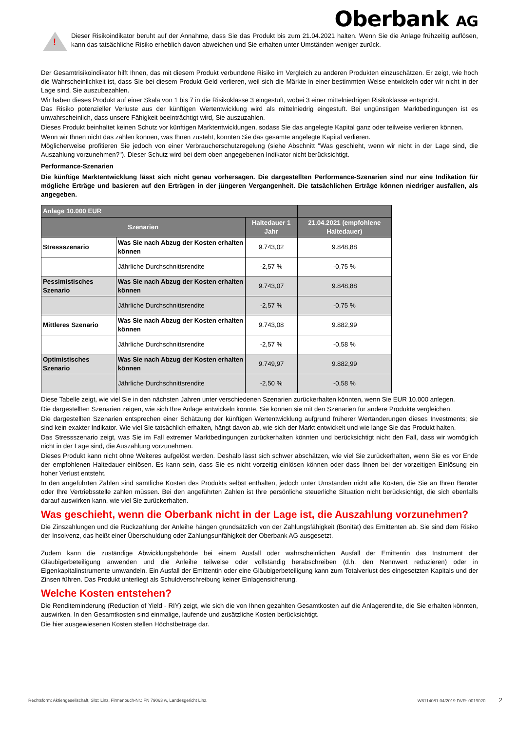Oberbank AG
!
Dieser Risikoindikator beruht auf der Annahme, dass Sie das Produkt bis zum 21.04.2021 halten. Wenn Sie die Anlage frühzeitig auflösen, kann das tatsächliche Risiko erheblich davon abweichen und Sie erhalten unter Umständen weniger zurück.
Der Gesamtrisikoindikator hilft Ihnen, das mit diesem Produkt verbundene Risiko im Vergleich zu anderen Produkten einzuschätzen. Er zeigt, wie hoch die Wahrscheinlichkeit ist, dass Sie bei diesem Produkt Geld verlieren, weil sich die Märkte in einer bestimmten Weise entwickeln oder wir nicht in der Lage sind, Sie auszubezahlen.
Wir haben dieses Produkt auf einer Skala von 1 bis 7 in die Risikoklasse 3 eingestuft, wobei 3 einer mittelniedrigen Risikoklasse entspricht.
Das Risiko potenzieller Verluste aus der künftigen Wertentwicklung wird als mittelniedrig eingestuft. Bei ungünstigen Marktbedingungen ist es unwahrscheinlich, dass unsere Fähigkeit beeinträchtigt wird, Sie auszuzahlen.
Dieses Produkt beinhaltet keinen Schutz vor künftigen Marktentwicklungen, sodass Sie das angelegte Kapital ganz oder teilweise verlieren können.
Wenn wir Ihnen nicht das zahlen können, was Ihnen zusteht, könnten Sie das gesamte angelegte Kapital verlieren.
Möglicherweise profitieren Sie jedoch von einer Verbraucherschutzregelung (siehe Abschnitt "Was geschieht, wenn wir nicht in der Lage sind, die Auszahlung vorzunehmen?"). Dieser Schutz wird bei dem oben angegebenen Indikator nicht berücksichtigt.
Performance-Szenarien
Die künftige Marktentwicklung lässt sich nicht genau vorhersagen. Die dargestellten Performance-Szenarien sind nur eine Indikation für mögliche Erträge und basieren auf den Erträgen in der jüngeren Vergangenheit. Die tatsächlichen Erträge können niedriger ausfallen, als angegeben.
| Anlage 10.000 EUR | | | |
| --- | --- | --- | --- |
| Szenarien | | Haltedauer 1 Jahr | 21.04.2021 (empfohlene Haltedauer) |
| Stressszenario | Was Sie nach Abzug der Kosten erhalten können | 9.743,02 | 9.848,88 |
| | Jährliche Durchschnittsrendite | -2,57 % | -0,75 % |
| Pessimistisches Szenario | Was Sie nach Abzug der Kosten erhalten können | 9.743,07 | 9.848,88 |
| | Jährliche Durchschnittsrendite | -2,57 % | -0,75 % |
| Mittleres Szenario | Was Sie nach Abzug der Kosten erhalten können | 9.743,08 | 9.882,99 |
| | Jährliche Durchschnittsrendite | -2,57 % | -0,58 % |
| Optimistisches Szenario | Was Sie nach Abzug der Kosten erhalten können | 9.749,97 | 9.882,99 |
| | Jährliche Durchschnittsrendite | -2,50 % | -0,58 % |
Diese Tabelle zeigt, wie viel Sie in den nächsten Jahren unter verschiedenen Szenarien zurückerhalten könnten, wenn Sie EUR 10.000 anlegen.
Die dargestellten Szenarien zeigen, wie sich Ihre Anlage entwickeln könnte. Sie können sie mit den Szenarien für andere Produkte vergleichen.
Die dargestellten Szenarien entsprechen einer Schätzung der künftigen Wertentwicklung aufgrund früherer Wertänderungen dieses Investments; sie sind kein exakter Indikator. Wie viel Sie tatsächlich erhalten, hängt davon ab, wie sich der Markt entwickelt und wie lange Sie das Produkt halten.
Das Stressszenario zeigt, was Sie im Fall extremer Marktbedingungen zurückerhalten könnten und berücksichtigt nicht den Fall, dass wir womöglich nicht in der Lage sind, die Auszahlung vorzunehmen.
Dieses Produkt kann nicht ohne Weiteres aufgelöst werden. Deshalb lässt sich schwer abschätzen, wie viel Sie zurückerhalten, wenn Sie es vor Ende der empfohlenen Haltedauer einlösen. Es kann sein, dass Sie es nicht vorzeitig einlösen können oder dass Ihnen bei der vorzeitigen Einlösung ein hoher Verlust entsteht.
In den angeführten Zahlen sind sämtliche Kosten des Produkts selbst enthalten, jedoch unter Umständen nicht alle Kosten, die Sie an Ihren Berater oder Ihre Vertriebsstelle zahlen müssen. Bei den angeführten Zahlen ist Ihre persönliche steuerliche Situation nicht berücksichtigt, die sich ebenfalls darauf auswirken kann, wie viel Sie zurückerhalten.
Was geschieht, wenn die Oberbank nicht in der Lage ist, die Auszahlung vorzunehmen?
Die Zinszahlungen und die Rückzahlung der Anleihe hängen grundsätzlich von der Zahlungsfähigkeit (Bonität) des Emittenten ab. Sie sind dem Risiko der Insolvenz, das heißt einer Überschuldung oder Zahlungsunfähigkeit der Oberbank AG ausgesetzt.
Zudem kann die zuständige Abwicklungsbehörde bei einem Ausfall oder wahrscheinlichen Ausfall der Emittentin das Instrument der Gläubigerbeteiligung anwenden und die Anleihe teilweise oder vollständig herabschreiben (d.h. den Nennwert reduzieren) oder in Eigenkapitalinstrumente umwandeln. Ein Ausfall der Emittentin oder eine Gläubigerbeteiligung kann zum Totalverlust des eingesetzten Kapitals und der Zinsen führen. Das Produkt unterliegt als Schuldverschreibung keiner Einlagensicherung.
Welche Kosten entstehen?
Die Renditeminderung (Reduction of Yield - RIY) zeigt, wie sich die von Ihnen gezahlten Gesamtkosten auf die Anlagerendite, die Sie erhalten könnten, auswirken. In den Gesamtkosten sind einmalige, laufende und zusätzliche Kosten berücksichtigt.
Die hier ausgewiesenen Kosten stellen Höchstbeträge dar.
Rechtsform: Aktiengesellschaft, Sitz: Linz, Firmenbuch-Nr.: FN 79063 w, Landesgericht Linz. W8114081 04/2019 DVR: 0019020 2